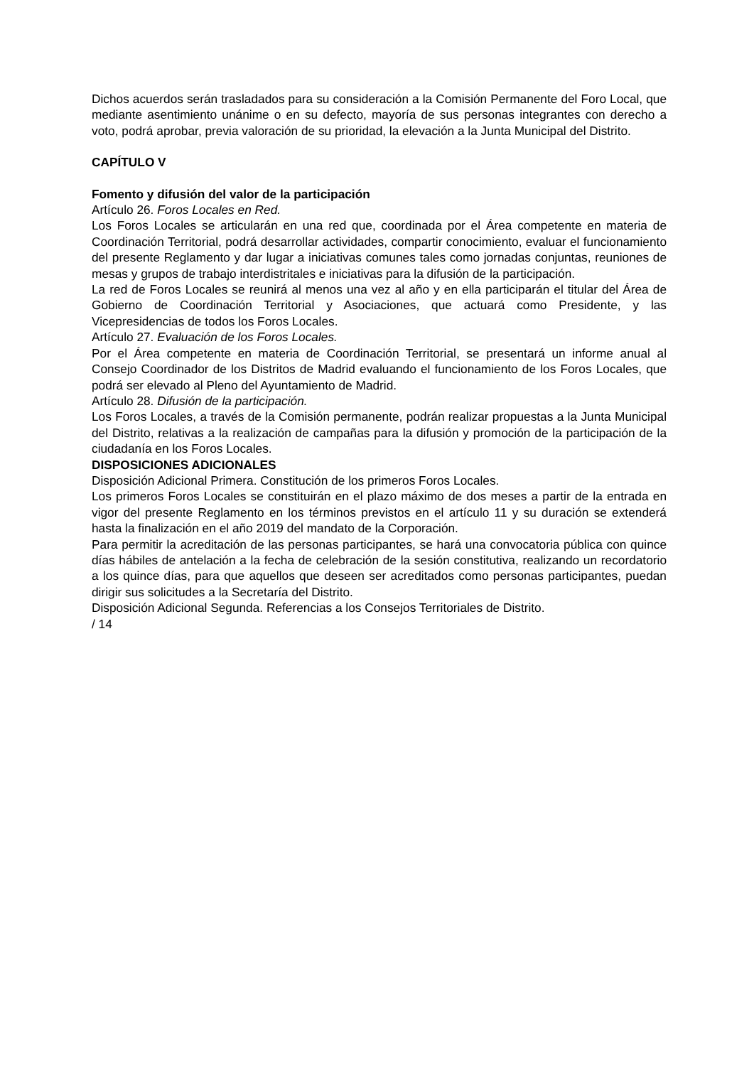Dichos acuerdos serán trasladados para su consideración a la Comisión Permanente del Foro Local, que mediante asentimiento unánime o en su defecto, mayoría de sus personas integrantes con derecho a voto, podrá aprobar, previa valoración de su prioridad, la elevación a la Junta Municipal del Distrito.
CAPÍTULO V
Fomento y difusión del valor de la participación
Artículo 26. Foros Locales en Red.
Los Foros Locales se articularán en una red que, coordinada por el Área competente en materia de Coordinación Territorial, podrá desarrollar actividades, compartir conocimiento, evaluar el funcionamiento del presente Reglamento y dar lugar a iniciativas comunes tales como jornadas conjuntas, reuniones de mesas y grupos de trabajo interdistritales e iniciativas para la difusión de la participación.
La red de Foros Locales se reunirá al menos una vez al año y en ella participarán el titular del Área de Gobierno de Coordinación Territorial y Asociaciones, que actuará como Presidente, y las Vicepresidencias de todos los Foros Locales.
Artículo 27. Evaluación de los Foros Locales.
Por el Área competente en materia de Coordinación Territorial, se presentará un informe anual al Consejo Coordinador de los Distritos de Madrid evaluando el funcionamiento de los Foros Locales, que podrá ser elevado al Pleno del Ayuntamiento de Madrid.
Artículo 28. Difusión de la participación.
Los Foros Locales, a través de la Comisión permanente, podrán realizar propuestas a la Junta Municipal del Distrito, relativas a la realización de campañas para la difusión y promoción de la participación de la ciudadanía en los Foros Locales.
DISPOSICIONES ADICIONALES
Disposición Adicional Primera. Constitución de los primeros Foros Locales.
Los primeros Foros Locales se constituirán en el plazo máximo de dos meses a partir de la entrada en vigor del presente Reglamento en los términos previstos en el artículo 11 y su duración se extenderá hasta la finalización en el año 2019 del mandato de la Corporación.
Para permitir la acreditación de las personas participantes, se hará una convocatoria pública con quince días hábiles de antelación a la fecha de celebración de la sesión constitutiva, realizando un recordatorio a los quince días, para que aquellos que deseen ser acreditados como personas participantes, puedan dirigir sus solicitudes a la Secretaría del Distrito.
Disposición Adicional Segunda. Referencias a los Consejos Territoriales de Distrito.
/ 14